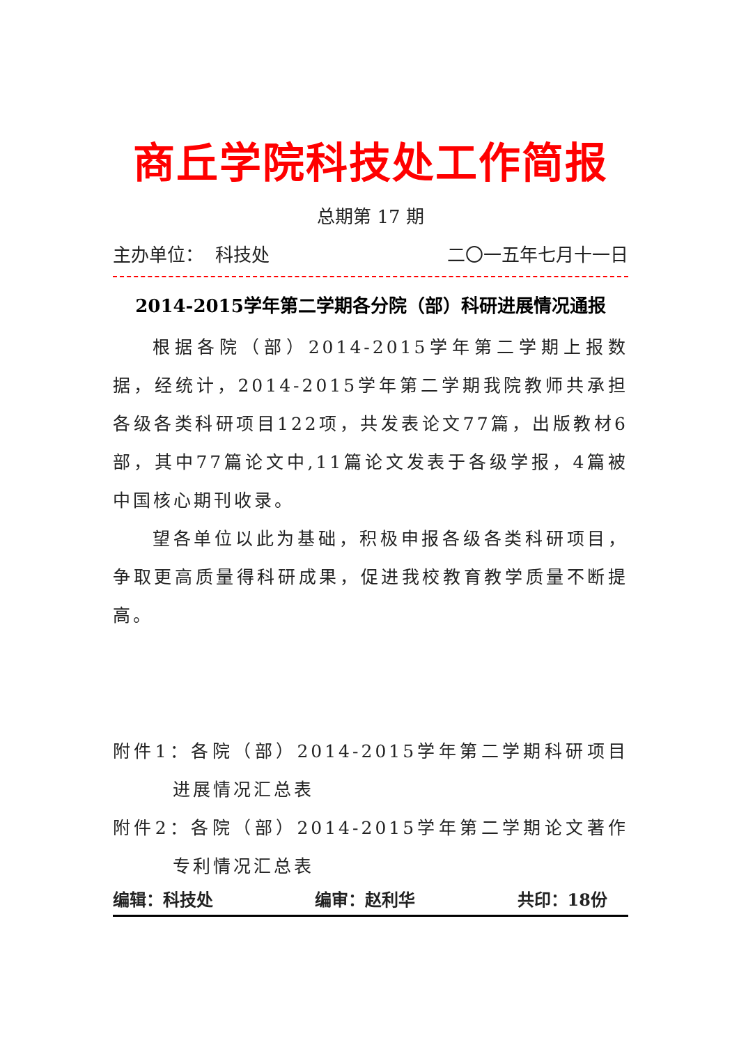商丘学院科技处工作简报
总期第 17 期
主办单位： 科技处 二〇一五年七月十一日
2014-2015学年第二学期各分院（部）科研进展情况通报
根据各院（部）2014-2015学年第二学期上报数据，经统计，2014-2015学年第二学期我院教师共承担各级各类科研项目122项，共发表论文77篇，出版教材6部，其中77篇论文中,11篇论文发表于各级学报，4篇被中国核心期刊收录。
望各单位以此为基础，积极申报各级各类科研项目，争取更高质量得科研成果，促进我校教育教学质量不断提高。
附件1：各院（部）2014-2015学年第二学期科研项目进展情况汇总表
附件2：各院（部）2014-2015学年第二学期论文著作专利情况汇总表
编辑：科技处 编审：赵利华 共印：18份